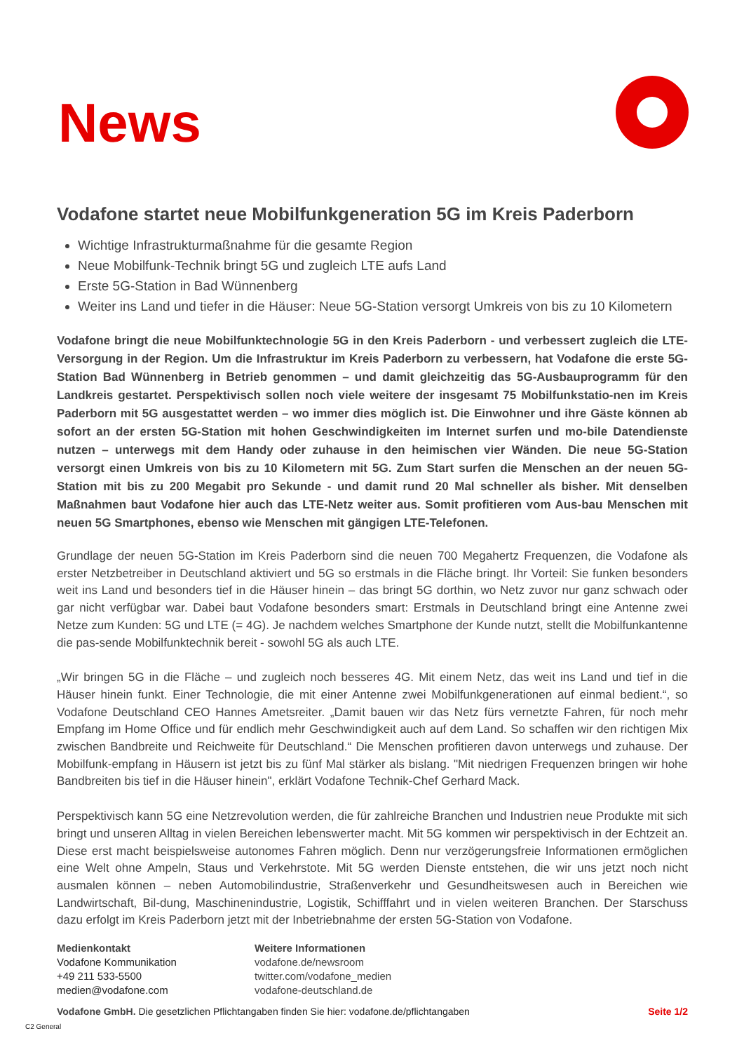News
Vodafone startet neue Mobilfunkgeneration 5G im Kreis Paderborn
Wichtige Infrastrukturmaßnahme für die gesamte Region
Neue Mobilfunk-Technik bringt 5G und zugleich LTE aufs Land
Erste 5G-Station in Bad Wünnenberg
Weiter ins Land und tiefer in die Häuser: Neue 5G-Station versorgt Umkreis von bis zu 10 Kilometern
Vodafone bringt die neue Mobilfunktechnologie 5G in den Kreis Paderborn - und verbessert zugleich die LTE-Versorgung in der Region. Um die Infrastruktur im Kreis Paderborn zu verbessern, hat Vodafone die erste 5G-Station Bad Wünnenberg in Betrieb genommen – und damit gleichzeitig das 5G-Ausbauprogramm für den Landkreis gestartet. Perspektivisch sollen noch viele weitere der insgesamt 75 Mobilfunkstatio-nen im Kreis Paderborn mit 5G ausgestattet werden – wo immer dies möglich ist. Die Einwohner und ihre Gäste können ab sofort an der ersten 5G-Station mit hohen Geschwindigkeiten im Internet surfen und mo-bile Datendienste nutzen – unterwegs mit dem Handy oder zuhause in den heimischen vier Wänden. Die neue 5G-Station versorgt einen Umkreis von bis zu 10 Kilometern mit 5G. Zum Start surfen die Menschen an der neuen 5G-Station mit bis zu 200 Megabit pro Sekunde - und damit rund 20 Mal schneller als bisher. Mit denselben Maßnahmen baut Vodafone hier auch das LTE-Netz weiter aus. Somit profitieren vom Aus-bau Menschen mit neuen 5G Smartphones, ebenso wie Menschen mit gängigen LTE-Telefonen.
Grundlage der neuen 5G-Station im Kreis Paderborn sind die neuen 700 Megahertz Frequenzen, die Vodafone als erster Netzbetreiber in Deutschland aktiviert und 5G so erstmals in die Fläche bringt. Ihr Vorteil: Sie funken besonders weit ins Land und besonders tief in die Häuser hinein – das bringt 5G dorthin, wo Netz zuvor nur ganz schwach oder gar nicht verfügbar war. Dabei baut Vodafone besonders smart: Erstmals in Deutschland bringt eine Antenne zwei Netze zum Kunden: 5G und LTE (= 4G). Je nachdem welches Smartphone der Kunde nutzt, stellt die Mobilfunkantenne die pas-sende Mobilfunktechnik bereit - sowohl 5G als auch LTE.
„Wir bringen 5G in die Fläche – und zugleich noch besseres 4G. Mit einem Netz, das weit ins Land und tief in die Häuser hinein funkt. Einer Technologie, die mit einer Antenne zwei Mobilfunkgenerationen auf einmal bedient.“, so Vodafone Deutschland CEO Hannes Ametsreiter. „Damit bauen wir das Netz fürs vernetzte Fahren, für noch mehr Empfang im Home Office und für endlich mehr Geschwindigkeit auch auf dem Land. So schaffen wir den richtigen Mix zwischen Bandbreite und Reichweite für Deutschland.“ Die Menschen profitieren davon unterwegs und zuhause. Der Mobilfunk-empfang in Häusern ist jetzt bis zu fünf Mal stärker als bislang. "Mit niedrigen Frequenzen bringen wir hohe Bandbreiten bis tief in die Häuser hinein", erklärt Vodafone Technik-Chef Gerhard Mack.
Perspektivisch kann 5G eine Netzrevolution werden, die für zahlreiche Branchen und Industrien neue Produkte mit sich bringt und unseren Alltag in vielen Bereichen lebenswerter macht. Mit 5G kommen wir perspektivisch in der Echtzeit an. Diese erst macht beispielsweise autonomes Fahren möglich. Denn nur verzögerungsfreie Informationen ermöglichen eine Welt ohne Ampeln, Staus und Verkehrstote. Mit 5G werden Dienste entstehen, die wir uns jetzt noch nicht ausmalen können – neben Automobilindustrie, Straßenverkehr und Gesundheitswesen auch in Bereichen wie Landwirtschaft, Bil-dung, Maschinenindustrie, Logistik, Schifffahrt und in vielen weiteren Branchen. Der Starschuss dazu erfolgt im Kreis Paderborn jetzt mit der Inbetriebnahme der ersten 5G-Station von Vodafone.
Medienkontakt
Vodafone Kommunikation
+49 211 533-5500
medien@vodafone.com
Weitere Informationen
vodafone.de/newsroom
twitter.com/vodafone_medien
vodafone-deutschland.de
Vodafone GmbH. Die gesetzlichen Pflichtangaben finden Sie hier: vodafone.de/pflichtangaben
Seite 1/2
C2 General